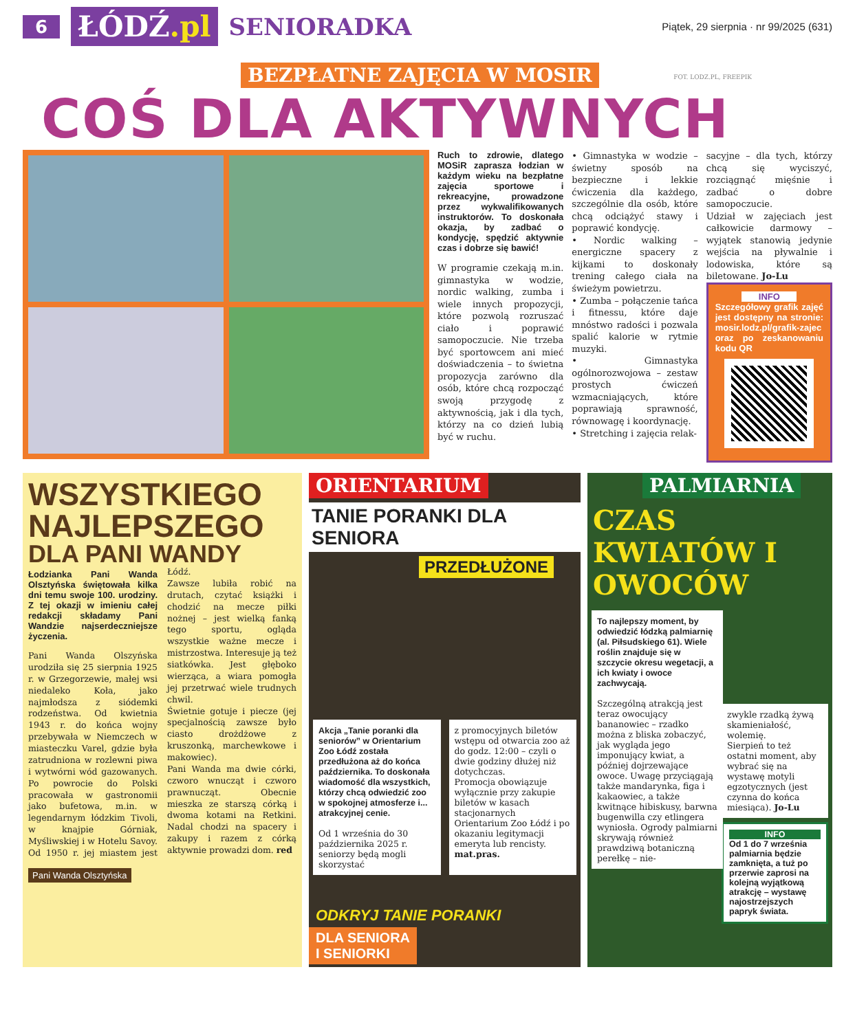6
ŁÓDŹ.pl
SENIORADKA
Piątek, 29 sierpnia · nr 99/2025 (631)
BEZPŁATNE ZAJĘCIA W MOSIR FOT. LODZ.PL, FREEPIK
COŚ DLA AKTYWNYCH
Ruch to zdrowie, dlatego MOSiR zaprasza łodzian w każdym wieku na bezpłatne zajęcia sportowe i rekreacyjne, prowadzone przez wykwalifikowanych instruktorów. To doskonała okazja, by zadbać o kondycję, spędzić aktywnie czas i dobrze się bawić!
W programie czekają m.in. gimnastyka w wodzie, nordic walking, zumba i wiele innych propozycji, które pozwolą rozruszać ciało i poprawić samopoczucie. Nie trzeba być sportowcem ani mieć doświadczenia – to świetna propozycja zarówno dla osób, które chcą rozpocząć swoją przygodę z aktywnością, jak i dla tych, którzy na co dzień lubią być w ruchu.
• Gimnastyka w wodzie – świetny sposób na bezpieczne i lekkie ćwiczenia dla każdego, szczególnie dla osób, które chcą odciążyć stawy i poprawić kondycję.
• Nordic walking – energiczne spacery z kijkami to doskonały trening całego ciała na świeżym powietrzu.
• Zumba – połączenie tańca i fitnessu, które daje mnóstwo radości i pozwala spalić kalorie w rytmie muzyki.
• Gimnastyka ogólnorozwojowa – zestaw prostych ćwiczeń wzmacniających, które poprawiają sprawność, równowagę i koordynację.
• Stretching i zajęcia relak-
sacyjne – dla tych, którzy chcą się wyciszyć, rozciągnąć mięśnie i zadbać o dobre samopoczucie.
Udział w zajęciach jest całkowicie darmowy – wyjątek stanowią jedynie wejścia na pływalnie i lodowiska, które są biletowane. Jo-Lu
INFO
Szczegółowy grafik zajęć jest dostępny na stronie: mosir.lodz.pl/grafik-zajec oraz po zeskanowaniu kodu QR
WSZYSTKIEGO NAJLEPSZEGO
DLA PANI WANDY
Łodzianka Pani Wanda Olsztyńska świętowała kilka dni temu swoje 100. urodziny. Z tej okazji w imieniu całej redakcji składamy Pani Wandzie najserdeczniejsze życzenia.
Pani Wanda Olszyńska urodziła się 25 sierpnia 1925 r. w Grzegorzewie, małej wsi niedaleko Koła, jako najmłodsza z siódemki rodzeństwa. Od kwietnia 1943 r. do końca wojny przebywała w Niemczech w miasteczku Varel, gdzie była zatrudniona w rozlewni piwa i wytwórni wód gazowanych. Po powrocie do Polski pracowała w gastronomii jako bufetowa, m.in. w legendarnym łódzkim Tivoli, w knajpie Górniak, Myśliwskiej i w Hotelu Savoy. Od 1950 r. jej miastem jest Łódź.
Zawsze lubiła robić na drutach, czytać książki i chodzić na mecze piłki nożnej – jest wielką fanką tego sportu, ogląda wszystkie ważne mecze i mistrzostwa. Interesuje ją też siatkówka. Jest głęboko wierząca, a wiara pomogła jej przetrwać wiele trudnych chwil.
Świetnie gotuje i piecze (jej specjalnością zawsze było ciasto drożdżowe z kruszonką, marchewkowe i makowiec).
Pani Wanda ma dwie córki, czworo wnucząt i czworo prawnucząt. Obecnie mieszka ze starszą córką i dwoma kotami na Retkini. Nadal chodzi na spacery i zakupy i razem z córką aktywnie prowadzi dom. red
Pani Wanda Olsztyńska
ORIENTARIUM
TANIE PORANKI DLA SENIORA
PRZEDŁUŻONE
Akcja „Tanie poranki dla seniorów” w Orientarium Zoo Łódź została przedłużona aż do końca października. To doskonała wiadomość dla wszystkich, którzy chcą odwiedzić zoo w spokojnej atmosferze i... atrakcyjnej cenie.
Od 1 września do 30 października 2025 r. seniorzy będą mogli skorzystać
z promocyjnych biletów wstępu od otwarcia zoo aż do godz. 12:00 – czyli o dwie godziny dłużej niż dotychczas.
Promocja obowiązuje wyłącznie przy zakupie biletów w kasach stacjonarnych Orientarium Zoo Łódź i po okazaniu legitymacji emeryta lub rencisty. mat.pras.
ODKRYJ TANIE PORANKI
DLA SENIORA
I SENIORKI
PALMIARNIA
CZAS KWIATÓW I OWOCÓW
To najlepszy moment, by odwiedzić łódzką palmiarnię (al. Piłsudskiego 61). Wiele roślin znajduje się w szczycie okresu wegetacji, a ich kwiaty i owoce zachwycają.
Szczególną atrakcją jest teraz owocujący bananowiec – rzadko można z bliska zobaczyć, jak wygląda jego imponujący kwiat, a później dojrzewające owoce. Uwagę przyciągają także mandarynka, figa i kakaowiec, a także kwitnące hibiskusy, barwna bugenwilla czy etlingera wyniosła. Ogrody palmiarni skrywają również prawdziwą botaniczną perełkę – nie-
zwykle rzadką żywą skamieniałość, wolemię.
Sierpień to też ostatni moment, aby wybrać się na wystawę motyli egzotycznych (jest czynna do końca miesiąca). Jo-Lu
INFO
Od 1 do 7 września palmiarnia będzie zamknięta, a tuż po przerwie zaprosi na kolejną wyjątkową atrakcję – wystawę najostrzejszych papryk świata.